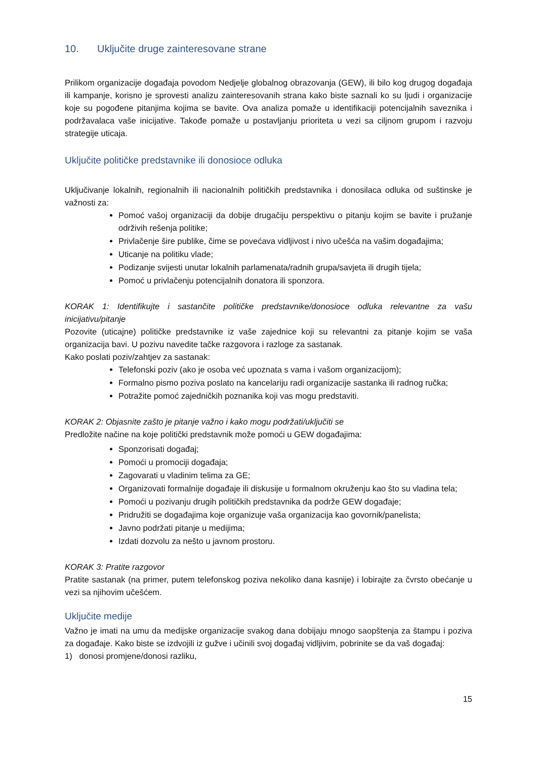10. Uključite druge zainteresovane strane
Prilikom organizacije događaja povodom Nedjelje globalnog obrazovanja (GEW), ili bilo kog drugog događaja ili kampanje, korisno je sprovesti analizu zainteresovanih strana kako biste saznali ko su ljudi i organizacije koje su pogođene pitanjima kojima se bavite. Ova analiza pomaže u identifikaciji potencijalnih saveznika i podržavalaca vaše inicijative. Takođe pomaže u postavljanju prioriteta u vezi sa ciljnom grupom i razvoju strategije uticaja.
Uključite političke predstavnike ili donosioce odluka
Uključivanje lokalnih, regionalnih ili nacionalnih političkih predstavnika i donosilaca odluka od suštinske je važnosti za:
Pomoć vašoj organizaciji da dobije drugačiju perspektivu o pitanju kojim se bavite i pružanje održivih rešenja politike;
Privlačenje šire publike, čime se povećava vidljivost i nivo učešća na vašim događajima;
Uticanje na politiku vlade;
Podizanje svijesti unutar lokalnih parlamenata/radnih grupa/savjeta ili drugih tijela;
Pomoć u privlačenju potencijalnih donatora ili sponzora.
KORAK 1: Identifikujte i sastančite političke predstavnike/donosioce odluka relevantne za vašu inicijativu/pitanje
Pozovite (uticajne) političke predstavnike iz vaše zajednice koji su relevantni za pitanje kojim se vaša organizacija bavi. U pozivu navedite tačke razgovora i razloge za sastanak.
Kako poslati poziv/zahtjev za sastanak:
Telefonski poziv (ako je osoba već upoznata s vama i vašom organizacijom);
Formalno pismo poziva poslato na kancelariju radi organizacije sastanka ili radnog ručka;
Potražite pomoć zajedničkih poznanika koji vas mogu predstaviti.
KORAK 2: Objasnite zašto je pitanje važno i kako mogu podržati/uključiti se
Predložite načine na koje politički predstavnik može pomoći u GEW događajima:
Sponzorisati događaj;
Pomoći u promociji događaja;
Zagovarati u vladinim telima za GE;
Organizovati formalnije događaje ili diskusije u formalnom okruženju kao što su vladina tela;
Pomoći u pozivanju drugih političkih predstavnika da podrže GEW događaje;
Pridružiti se događajima koje organizuje vaša organizacija kao govornik/panelista;
Javno podržati pitanje u medijima;
Izdati dozvolu za nešto u javnom prostoru.
KORAK 3: Pratite razgovor
Pratite sastanak (na primer, putem telefonskog poziva nekoliko dana kasnije) i lobirajte za čvrsto obećanje u vezi sa njihovim učešćem.
Uključite medije
Važno je imati na umu da medijske organizacije svakog dana dobijaju mnogo saopštenja za štampu i poziva za događaje. Kako biste se izdvojili iz gužve i učinili svoj događaj vidljivim, pobrinite se da vaš događaj:
1) donosi promjene/donosi razliku,
15